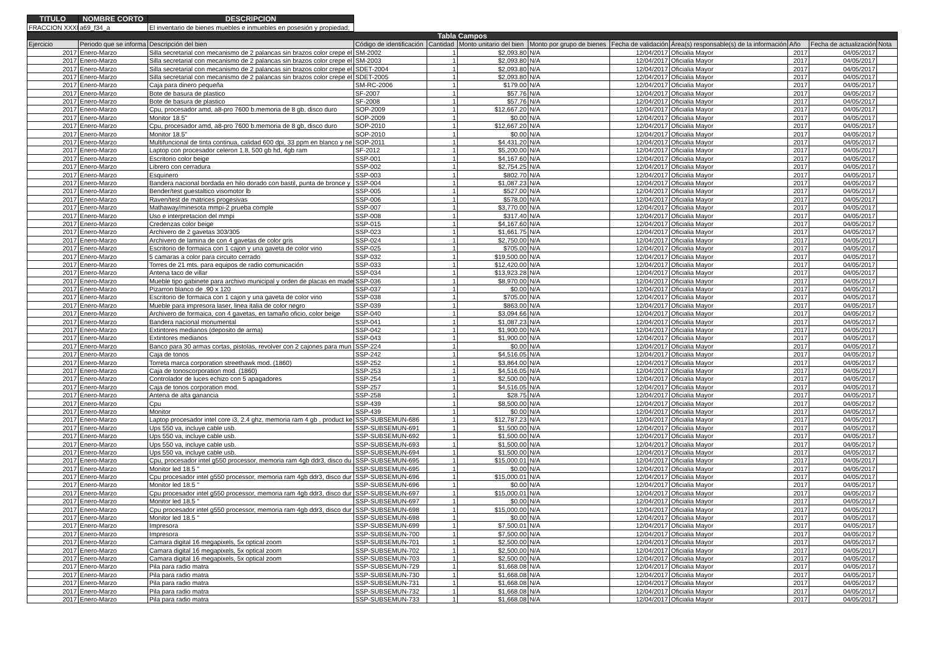| TITULO | NOMBRE CORTO | DESCRIPCION |
| --- | --- | --- |
| FRACCION XXXI | a69_f34_a | El inventario de bienes muebles e inmuebles en posesión y propiedad; |
| Tabla Campos | | | | | | | | | | | |
| --- | --- | --- | --- | --- | --- | --- | --- | --- | --- | --- | --- |
| Ejercicio | Periodo que se informa | Descripción del bien | Código de identificación | Cantidad | Monto unitario del bien | Monto por grupo de bienes | Fecha de validación | Área(s) responsable(s) de la información | Año | Fecha de actualización | Nota |
| 2017 | Enero-Marzo | Silla secretarial con mecanismo de 2 palancas sin brazos color crepe el | SM-2002 | 1 | $2,093.80 | N/A | 12/04/2017 | Oficialia Mayor | 2017 | 04/05/2017 | |
| 2017 | Enero-Marzo | Silla secretarial con mecanismo de 2 palancas sin brazos color crepe el | SM-2003 | 1 | $2,093.80 | N/A | 12/04/2017 | Oficialia Mayor | 2017 | 04/05/2017 | |
| 2017 | Enero-Marzo | Silla secretarial con mecanismo de 2 palancas sin brazos color crepe el | SDET-2004 | 1 | $2,093.80 | N/A | 12/04/2017 | Oficialia Mayor | 2017 | 04/05/2017 | |
| 2017 | Enero-Marzo | Silla secretarial con mecanismo de 2 palancas sin brazos color crepe el | SDET-2005 | 1 | $2,093.80 | N/A | 12/04/2017 | Oficialia Mayor | 2017 | 04/05/2017 | |
| 2017 | Enero-Marzo | Caja para dinero pequeña | SM-RC-2006 | 1 | $179.00 | N/A | 12/04/2017 | Oficialia Mayor | 2017 | 04/05/2017 | |
| 2017 | Enero-Marzo | Bote de basura de plastico | SF-2007 | 1 | $57.76 | N/A | 12/04/2017 | Oficialia Mayor | 2017 | 04/05/2017 | |
| 2017 | Enero-Marzo | Bote de basura de plastico | SF-2008 | 1 | $57.76 | N/A | 12/04/2017 | Oficialia Mayor | 2017 | 04/05/2017 | |
| 2017 | Enero-Marzo | Cpu, procesador amd, a8-pro 7600 b.memoria de 8 gb, disco duro | SOP-2009 | 1 | $12,667.20 | N/A | 12/04/2017 | Oficialia Mayor | 2017 | 04/05/2017 | |
| 2017 | Enero-Marzo | Monitor 18.5" | SOP-2009 | 1 | $0.00 | N/A | 12/04/2017 | Oficialia Mayor | 2017 | 04/05/2017 | |
| 2017 | Enero-Marzo | Cpu, procesador amd, a8-pro 7600 b.memoria de 8 gb, disco duro | SOP-2010 | 1 | $12,667.20 | N/A | 12/04/2017 | Oficialia Mayor | 2017 | 04/05/2017 | |
| 2017 | Enero-Marzo | Monitor 18.5" | SOP-2010 | 1 | $0.00 | N/A | 12/04/2017 | Oficialia Mayor | 2017 | 04/05/2017 | |
| 2017 | Enero-Marzo | Multifuncional de tinta continua, calidad 600 dpi, 33 ppm en blanco y ne | SOP-2011 | 1 | $4,431.20 | N/A | 12/04/2017 | Oficialia Mayor | 2017 | 04/05/2017 | |
| 2017 | Enero-Marzo | Laptop con procesador celeron 1.8, 500 gb hd, 4gb ram | SF-2012 | 1 | $5,200.00 | N/A | 12/04/2017 | Oficialia Mayor | 2017 | 04/05/2017 | |
| 2017 | Enero-Marzo | Escritorio color beige | SSP-001 | 1 | $4,167.60 | N/A | 12/04/2017 | Oficialia Mayor | 2017 | 04/05/2017 | |
| 2017 | Enero-Marzo | Librero con cerradura | SSP-002 | 1 | $2,754.25 | N/A | 12/04/2017 | Oficialia Mayor | 2017 | 04/05/2017 | |
| 2017 | Enero-Marzo | Esquinero | SSP-003 | 1 | $802.70 | N/A | 12/04/2017 | Oficialia Mayor | 2017 | 04/05/2017 | |
| 2017 | Enero-Marzo | Bandera nacional bordada en hilo dorado con bastil, punta de bronce y | SSP-004 | 1 | $1,087.23 | N/A | 12/04/2017 | Oficialia Mayor | 2017 | 04/05/2017 | |
| 2017 | Enero-Marzo | Bender/test guestaltico visomotor lb | SSP-005 | 1 | $527.00 | N/A | 12/04/2017 | Oficialia Mayor | 2017 | 04/05/2017 | |
| 2017 | Enero-Marzo | Raven/test de matrices progesivas | SSP-006 | 1 | $578.00 | N/A | 12/04/2017 | Oficialia Mayor | 2017 | 04/05/2017 | |
| 2017 | Enero-Marzo | Mathaway/minesota mmpi-2 prueba comple | SSP-007 | 1 | $3,770.00 | N/A | 12/04/2017 | Oficialia Mayor | 2017 | 04/05/2017 | |
| 2017 | Enero-Marzo | Uso e interpretacion del mmpi | SSP-008 | 1 | $317.40 | N/A | 12/04/2017 | Oficialia Mayor | 2017 | 04/05/2017 | |
| 2017 | Enero-Marzo | Credenzas color beige | SSP-015 | 1 | $4,167.60 | N/A | 12/04/2017 | Oficialia Mayor | 2017 | 04/05/2017 | |
| 2017 | Enero-Marzo | Archivero de 2 gavetas 303/305 | SSP-023 | 1 | $1,661.75 | N/A | 12/04/2017 | Oficialia Mayor | 2017 | 04/05/2017 | |
| 2017 | Enero-Marzo | Archivero de lamina de con 4 gavetas de color gris | SSP-024 | 1 | $2,750.00 | N/A | 12/04/2017 | Oficialia Mayor | 2017 | 04/05/2017 | |
| 2017 | Enero-Marzo | Escritorio de formaica con 1 cajon y una gaveta de color vino | SSP-025 | 1 | $705.00 | N/A | 12/04/2017 | Oficialia Mayor | 2017 | 04/05/2017 | |
| 2017 | Enero-Marzo | 5 camaras a color para circuito cerrado | SSP-032 | 1 | $19,500.00 | N/A | 12/04/2017 | Oficialia Mayor | 2017 | 04/05/2017 | |
| 2017 | Enero-Marzo | Torres de 21 mts. para equipos de radio comunicación | SSP-033 | 1 | $12,420.00 | N/A | 12/04/2017 | Oficialia Mayor | 2017 | 04/05/2017 | |
| 2017 | Enero-Marzo | Antena taco de villar | SSP-034 | 1 | $13,923.28 | N/A | 12/04/2017 | Oficialia Mayor | 2017 | 04/05/2017 | |
| 2017 | Enero-Marzo | Mueble tipo gabinete para archivo municipal y orden de placas en made | SSP-036 | 1 | $8,970.00 | N/A | 12/04/2017 | Oficialia Mayor | 2017 | 04/05/2017 | |
| 2017 | Enero-Marzo | Pizarron blanco de .90 x 120 | SSP-037 | 1 | $0.00 | N/A | 12/04/2017 | Oficialia Mayor | 2017 | 04/05/2017 | |
| 2017 | Enero-Marzo | Escritorio de formaica con 1 cajon y una gaveta de color vino | SSP-038 | 1 | $705.00 | N/A | 12/04/2017 | Oficialia Mayor | 2017 | 04/05/2017 | |
| 2017 | Enero-Marzo | Mueble para impresora laser, linea italia de color negro | SSP-039 | 1 | $863.00 | N/A | 12/04/2017 | Oficialia Mayor | 2017 | 04/05/2017 | |
| 2017 | Enero-Marzo | Archivero de formaica, con 4 gavetas, en tamaño oficio, color beige | SSP-040 | 1 | $3,094.66 | N/A | 12/04/2017 | Oficialia Mayor | 2017 | 04/05/2017 | |
| 2017 | Enero-Marzo | Bandera nacional monumental | SSP-041 | 1 | $1,087.23 | N/A | 12/04/2017 | Oficialia Mayor | 2017 | 04/05/2017 | |
| 2017 | Enero-Marzo | Extintores medianos (deposito de arma) | SSP-042 | 1 | $1,900.00 | N/A | 12/04/2017 | Oficialia Mayor | 2017 | 04/05/2017 | |
| 2017 | Enero-Marzo | Extintores medianos | SSP-043 | 1 | $1,900.00 | N/A | 12/04/2017 | Oficialia Mayor | 2017 | 04/05/2017 | |
| 2017 | Enero-Marzo | Banco para 30 armas cortas, pistolas, revolver con 2 cajones para mun | SSP-224 | 1 | $0.00 | N/A | 12/04/2017 | Oficialia Mayor | 2017 | 04/05/2017 | |
| 2017 | Enero-Marzo | Caja de tonos | SSP-242 | 1 | $4,516.05 | N/A | 12/04/2017 | Oficialia Mayor | 2017 | 04/05/2017 | |
| 2017 | Enero-Marzo | Torreta marca corporation streethawk mod. (1860) | SSP-252 | 1 | $3,864.00 | N/A | 12/04/2017 | Oficialia Mayor | 2017 | 04/05/2017 | |
| 2017 | Enero-Marzo | Caja de tonoscorporation mod. (1860) | SSP-253 | 1 | $4,516.05 | N/A | 12/04/2017 | Oficialia Mayor | 2017 | 04/05/2017 | |
| 2017 | Enero-Marzo | Controlador de luces echizo con 5 apagadores | SSP-254 | 1 | $2,500.00 | N/A | 12/04/2017 | Oficialia Mayor | 2017 | 04/05/2017 | |
| 2017 | Enero-Marzo | Caja de tonos corporation mod. | SSP-257 | 1 | $4,516.05 | N/A | 12/04/2017 | Oficialia Mayor | 2017 | 04/05/2017 | |
| 2017 | Enero-Marzo | Antena de alta ganancia | SSP-258 | 1 | $28.75 | N/A | 12/04/2017 | Oficialia Mayor | 2017 | 04/05/2017 | |
| 2017 | Enero-Marzo | Cpu | SSP-439 | 1 | $8,500.00 | N/A | 12/04/2017 | Oficialia Mayor | 2017 | 04/05/2017 | |
| 2017 | Enero-Marzo | Monitor | SSP-439 | 1 | $0.00 | N/A | 12/04/2017 | Oficialia Mayor | 2017 | 04/05/2017 | |
| 2017 | Enero-Marzo | Laptop procesador intel core i3, 2.4 ghz, memoria ram 4 gb , product ke | SSP-SUBSEMUN-686 | 1 | $12,787.23 | N/A | 12/04/2017 | Oficialia Mayor | 2017 | 04/05/2017 | |
| 2017 | Enero-Marzo | Ups 550 va, incluye cable usb. | SSP-SUBSEMUN-691 | 1 | $1,500.00 | N/A | 12/04/2017 | Oficialia Mayor | 2017 | 04/05/2017 | |
| 2017 | Enero-Marzo | Ups 550 va, incluye cable usb. | SSP-SUBSEMUN-692 | 1 | $1,500.00 | N/A | 12/04/2017 | Oficialia Mayor | 2017 | 04/05/2017 | |
| 2017 | Enero-Marzo | Ups 550 va, incluye cable usb. | SSP-SUBSEMUN-693 | 1 | $1,500.00 | N/A | 12/04/2017 | Oficialia Mayor | 2017 | 04/05/2017 | |
| 2017 | Enero-Marzo | Ups 550 va, incluye cable usb. | SSP-SUBSEMUN-694 | 1 | $1,500.00 | N/A | 12/04/2017 | Oficialia Mayor | 2017 | 04/05/2017 | |
| 2017 | Enero-Marzo | Cpu, procesador intel g550 processor, memoria ram 4gb ddr3, disco du | SSP-SUBSEMUN-695 | 1 | $15,000.01 | N/A | 12/04/2017 | Oficialia Mayor | 2017 | 04/05/2017 | |
| 2017 | Enero-Marzo | Monitor led 18.5 " | SSP-SUBSEMUN-695 | 1 | $0.00 | N/A | 12/04/2017 | Oficialia Mayor | 2017 | 04/05/2017 | |
| 2017 | Enero-Marzo | Cpu procesador intel g550 processor, memoria ram 4gb ddr3, disco dur | SSP-SUBSEMUN-696 | 1 | $15,000.01 | N/A | 12/04/2017 | Oficialia Mayor | 2017 | 04/05/2017 | |
| 2017 | Enero-Marzo | Monitor led 18.5 " | SSP-SUBSEMUN-696 | 1 | $0.00 | N/A | 12/04/2017 | Oficialia Mayor | 2017 | 04/05/2017 | |
| 2017 | Enero-Marzo | Cpu procesador intel g550 processor, memoria ram 4gb ddr3, disco dur | SSP-SUBSEMUN-697 | 1 | $15,000.01 | N/A | 12/04/2017 | Oficialia Mayor | 2017 | 04/05/2017 | |
| 2017 | Enero-Marzo | Monitor led 18.5 " | SSP-SUBSEMUN-697 | 1 | $0.00 | N/A | 12/04/2017 | Oficialia Mayor | 2017 | 04/05/2017 | |
| 2017 | Enero-Marzo | Cpu procesador intel g550 processor, memoria ram 4gb ddr3, disco dur | SSP-SUBSEMUN-698 | 1 | $15,000.00 | N/A | 12/04/2017 | Oficialia Mayor | 2017 | 04/05/2017 | |
| 2017 | Enero-Marzo | Monitor led 18.5 " | SSP-SUBSEMUN-698 | 1 | $0.00 | N/A | 12/04/2017 | Oficialia Mayor | 2017 | 04/05/2017 | |
| 2017 | Enero-Marzo | Impresora | SSP-SUBSEMUN-699 | 1 | $7,500.01 | N/A | 12/04/2017 | Oficialia Mayor | 2017 | 04/05/2017 | |
| 2017 | Enero-Marzo | Impresora | SSP-SUBSEMUN-700 | 1 | $7,500.00 | N/A | 12/04/2017 | Oficialia Mayor | 2017 | 04/05/2017 | |
| 2017 | Enero-Marzo | Camara digital 16 megapixels, 5x optical zoom | SSP-SUBSEMUN-701 | 1 | $2,500.00 | N/A | 12/04/2017 | Oficialia Mayor | 2017 | 04/05/2017 | |
| 2017 | Enero-Marzo | Camara digital 16 megapixels, 5x optical zoom | SSP-SUBSEMUN-702 | 1 | $2,500.00 | N/A | 12/04/2017 | Oficialia Mayor | 2017 | 04/05/2017 | |
| 2017 | Enero-Marzo | Camara digital 16 megapixels, 5x optical zoom | SSP-SUBSEMUN-703 | 1 | $2,500.00 | N/A | 12/04/2017 | Oficialia Mayor | 2017 | 04/05/2017 | |
| 2017 | Enero-Marzo | Pila para radio matra | SSP-SUBSEMUN-729 | 1 | $1,668.08 | N/A | 12/04/2017 | Oficialia Mayor | 2017 | 04/05/2017 | |
| 2017 | Enero-Marzo | Pila para radio matra | SSP-SUBSEMUN-730 | 1 | $1,668.08 | N/A | 12/04/2017 | Oficialia Mayor | 2017 | 04/05/2017 | |
| 2017 | Enero-Marzo | Pila para radio matra | SSP-SUBSEMUN-731 | 1 | $1,668.08 | N/A | 12/04/2017 | Oficialia Mayor | 2017 | 04/05/2017 | |
| 2017 | Enero-Marzo | Pila para radio matra | SSP-SUBSEMUN-732 | 1 | $1,668.08 | N/A | 12/04/2017 | Oficialia Mayor | 2017 | 04/05/2017 | |
| 2017 | Enero-Marzo | Pila para radio matra | SSP-SUBSEMUN-733 | 1 | $1,668.08 | N/A | 12/04/2017 | Oficialia Mayor | 2017 | 04/05/2017 | |